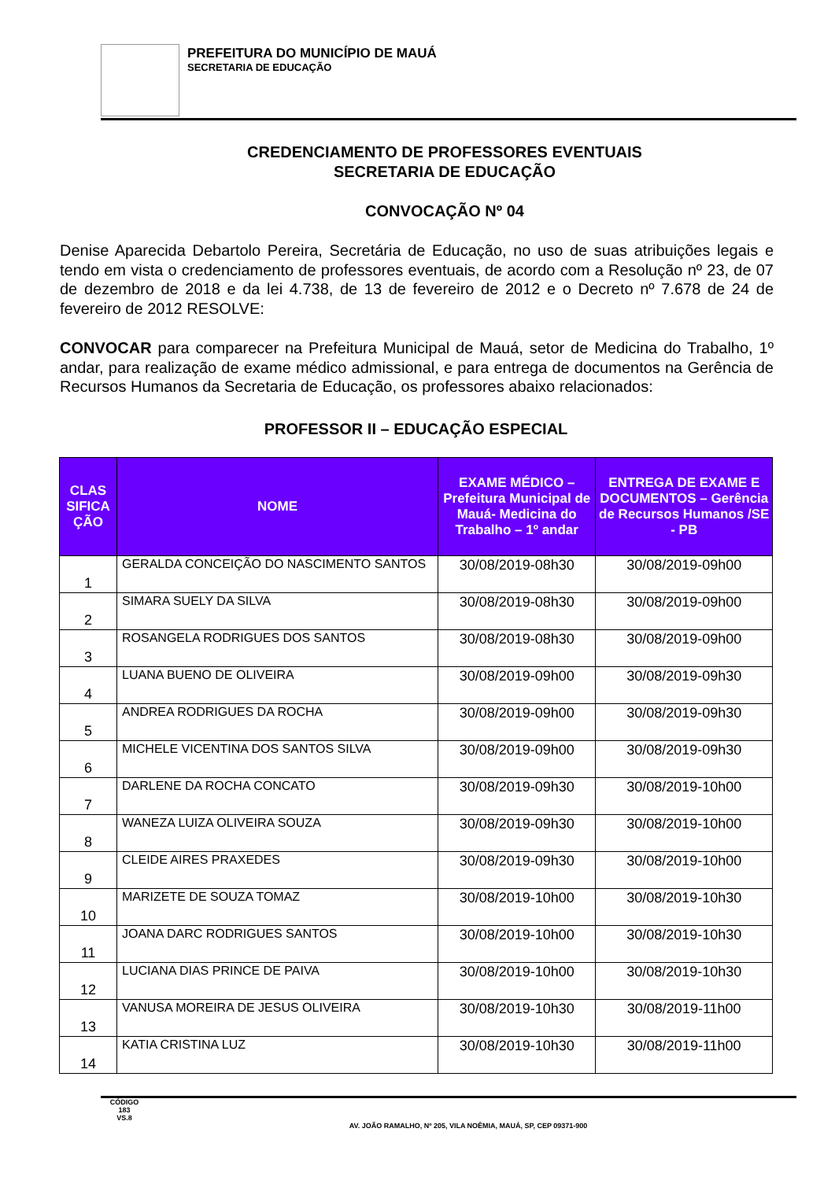PREFEITURA DO MUNICÍPIO DE MAUÁ
SECRETARIA DE EDUCAÇÃO
CREDENCIAMENTO DE PROFESSORES EVENTUAIS
SECRETARIA DE EDUCAÇÃO
CONVOCAÇÃO Nº 04
Denise Aparecida Debartolo Pereira, Secretária de Educação, no uso de suas atribuições legais e tendo em vista o credenciamento de professores eventuais, de acordo com a Resolução nº 23, de 07 de dezembro de 2018 e da lei 4.738, de 13 de fevereiro de 2012 e o Decreto nº 7.678 de 24 de fevereiro de 2012 RESOLVE:
CONVOCAR para comparecer na Prefeitura Municipal de Mauá, setor de Medicina do Trabalho, 1º andar, para realização de exame médico admissional, e para entrega de documentos na Gerência de Recursos Humanos da Secretaria de Educação, os professores abaixo relacionados:
PROFESSOR II – EDUCAÇÃO ESPECIAL
| CLAS SIFICA ÇÃO | NOME | EXAME MÉDICO – Prefeitura Municipal de Mauá- Medicina do Trabalho – 1º andar | ENTREGA DE EXAME E DOCUMENTOS – Gerência de Recursos Humanos /SE - PB |
| --- | --- | --- | --- |
| 1 | GERALDA CONCEIÇÃO DO NASCIMENTO SANTOS | 30/08/2019-08h30 | 30/08/2019-09h00 |
| 2 | SIMARA SUELY DA SILVA | 30/08/2019-08h30 | 30/08/2019-09h00 |
| 3 | ROSANGELA RODRIGUES DOS SANTOS | 30/08/2019-08h30 | 30/08/2019-09h00 |
| 4 | LUANA BUENO DE OLIVEIRA | 30/08/2019-09h00 | 30/08/2019-09h30 |
| 5 | ANDREA RODRIGUES DA ROCHA | 30/08/2019-09h00 | 30/08/2019-09h30 |
| 6 | MICHELE VICENTINA DOS SANTOS SILVA | 30/08/2019-09h00 | 30/08/2019-09h30 |
| 7 | DARLENE DA ROCHA CONCATO | 30/08/2019-09h30 | 30/08/2019-10h00 |
| 8 | WANEZA LUIZA OLIVEIRA SOUZA | 30/08/2019-09h30 | 30/08/2019-10h00 |
| 9 | CLEIDE AIRES PRAXEDES | 30/08/2019-09h30 | 30/08/2019-10h00 |
| 10 | MARIZETE DE SOUZA TOMAZ | 30/08/2019-10h00 | 30/08/2019-10h30 |
| 11 | JOANA DARC RODRIGUES SANTOS | 30/08/2019-10h00 | 30/08/2019-10h30 |
| 12 | LUCIANA DIAS PRINCE DE PAIVA | 30/08/2019-10h00 | 30/08/2019-10h30 |
| 13 | VANUSA MOREIRA DE JESUS OLIVEIRA | 30/08/2019-10h30 | 30/08/2019-11h00 |
| 14 | KATIA CRISTINA LUZ | 30/08/2019-10h30 | 30/08/2019-11h00 |
CÓDIGO
183
VS.8
AV. JOÃO RAMALHO, Nº 205, VILA NOÊMIA, MAUÁ, SP, CEP 09371-900